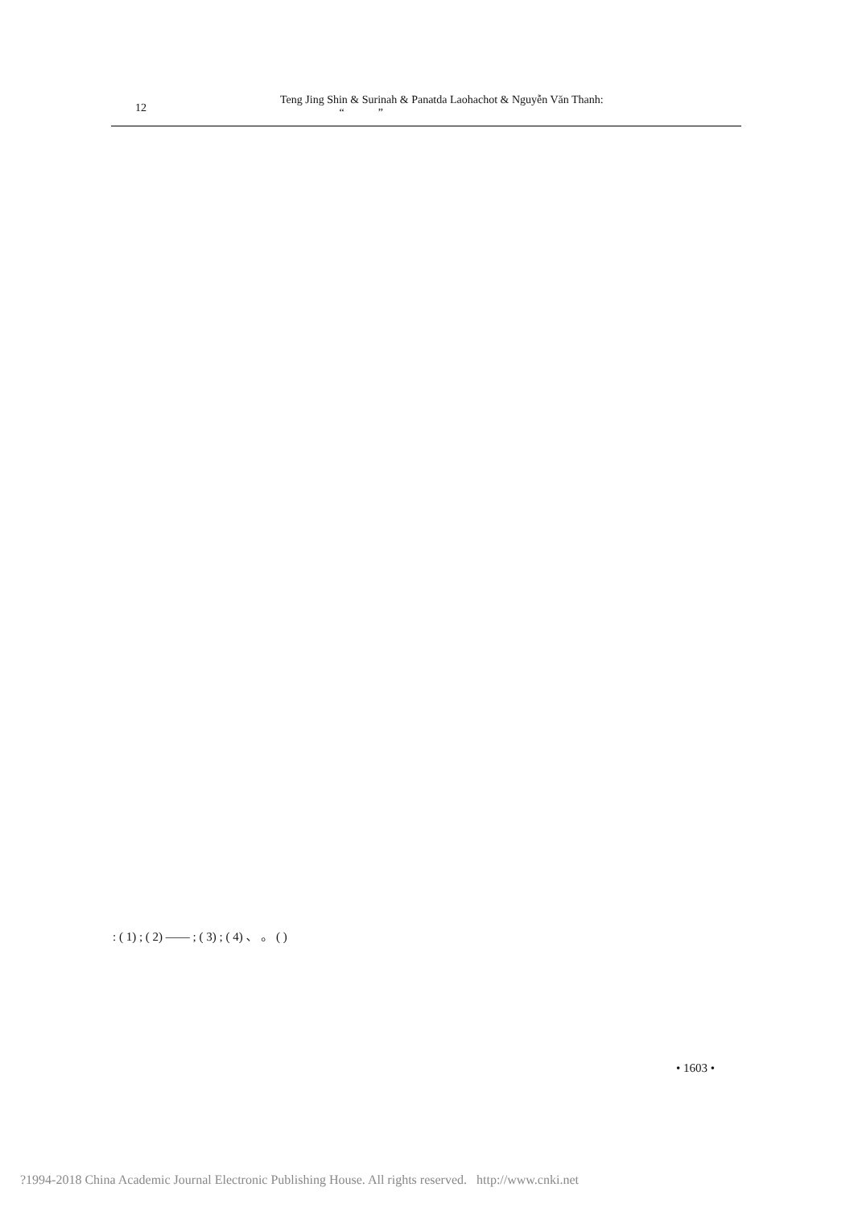12
Teng Jing Shin & Surinah & Panatda Laohachot & Nguyễn Văn Thanh:
“ ”
: ( 1) ; ( 2) —— ; ( 3) ; ( 4) 、 。 ( )
• 1603 •
?1994-2018 China Academic Journal Electronic Publishing House. All rights reserved. http://www.cnki.net